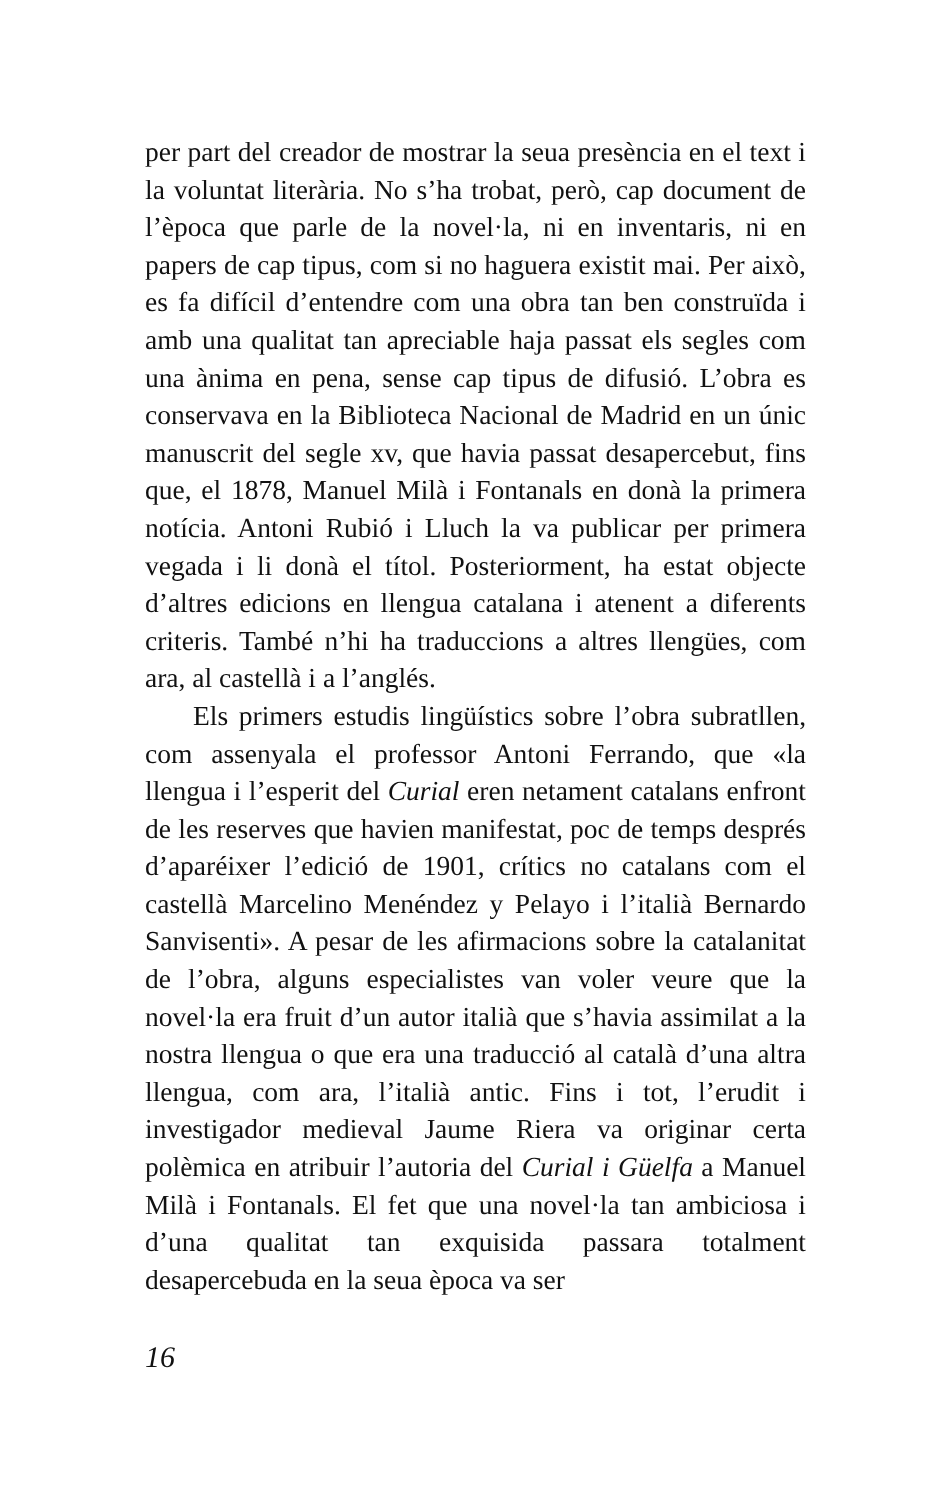per part del creador de mostrar la seua presència en el text i la voluntat literària. No s’ha trobat, però, cap document de l’època que parle de la novel·la, ni en inventaris, ni en papers de cap tipus, com si no haguera existit mai. Per això, es fa difícil d’entendre com una obra tan ben construïda i amb una qualitat tan apreciable haja passat els segles com una ànima en pena, sense cap tipus de difusió. L’obra es conservava en la Biblioteca Nacional de Madrid en un únic manuscrit del segle xv, que havia passat desapercebut, fins que, el 1878, Manuel Milà i Fontanals en donà la primera notícia. Antoni Rubió i Lluch la va publicar per primera vegada i li donà el títol. Posteriorment, ha estat objecte d’altres edicions en llengua catalana i atenent a diferents criteris. També n’hi ha traduccions a altres llengües, com ara, al castellà i a l’anglés.
Els primers estudis lingüístics sobre l’obra subratllen, com assenyala el professor Antoni Ferrando, que «la llengua i l’esperit del Curial eren netament catalans enfront de les reserves que havien manifestat, poc de temps després d’aparéixer l’edició de 1901, crítics no catalans com el castellà Marcelino Menéndez y Pelayo i l’italià Bernardo Sanvisenti». A pesar de les afirmacions sobre la catalanitat de l’obra, alguns especialistes van voler veure que la novel·la era fruit d’un autor italià que s’havia assimilat a la nostra llengua o que era una traducció al català d’una altra llengua, com ara, l’italià antic. Fins i tot, l’erudit i investigador medieval Jaume Riera va originar certa polèmica en atribuir l’autoria del Curial i Güelfa a Manuel Milà i Fontanals. El fet que una novel·la tan ambiciosa i d’una qualitat tan exquisida passara totalment desapercebuda en la seua època va ser
16